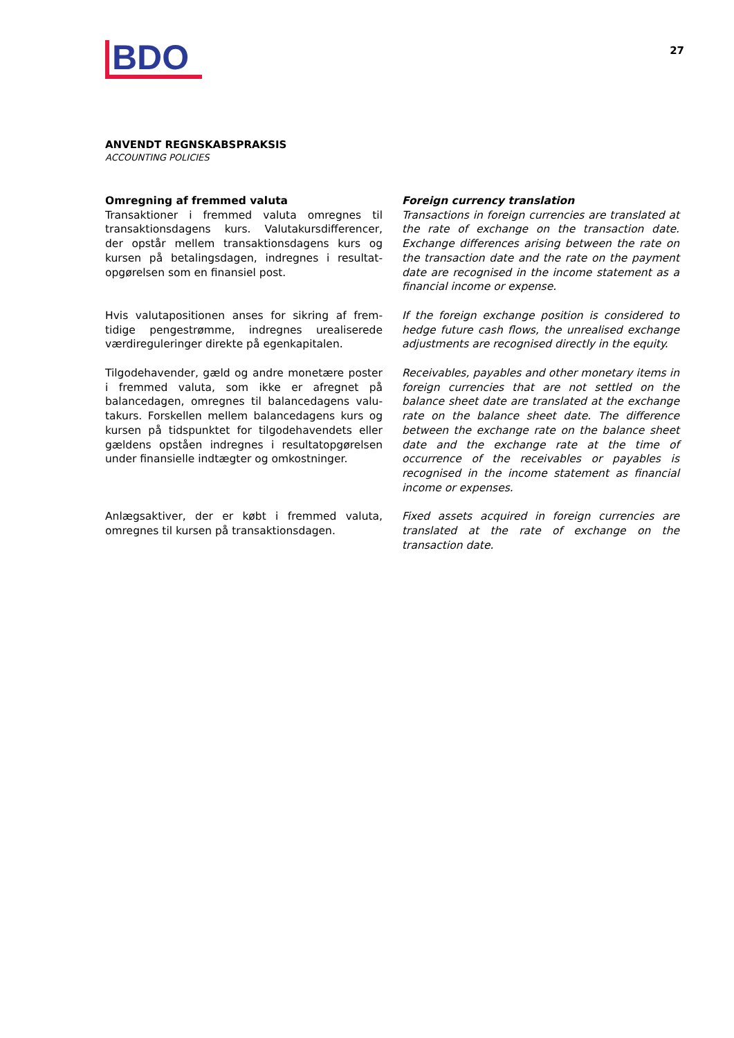BDO
27
ANVENDT REGNSKABSPRAKSIS
ACCOUNTING POLICIES
Omregning af fremmed valuta
Transaktioner i fremmed valuta omregnes til transaktionsdagens kurs. Valutakursdifferencer, der opstår mellem transaktionsdagens kurs og kursen på betalingsdagen, indregnes i resultat-opgørelsen som en finansiel post.
Foreign currency translation
Transactions in foreign currencies are translated at the rate of exchange on the transaction date. Exchange differences arising between the rate on the transaction date and the rate on the payment date are recognised in the income statement as a financial income or expense.
Hvis valutapositionen anses for sikring af frem-tidige pengestrømme, indregnes urealiserede værdireguleringer direkte på egenkapitalen.
If the foreign exchange position is considered to hedge future cash flows, the unrealised exchange adjustments are recognised directly in the equity.
Tilgodehavender, gæld og andre monetære poster i fremmed valuta, som ikke er afregnet på balancedagen, omregnes til balancedagens valu-takurs. Forskellen mellem balancedagens kurs og kursen på tidspunktet for tilgodehavendets eller gældens opståen indregnes i resultatopgørelsen under finansielle indtægter og omkostninger.
Receivables, payables and other monetary items in foreign currencies that are not settled on the balance sheet date are translated at the exchange rate on the balance sheet date. The difference between the exchange rate on the balance sheet date and the exchange rate at the time of occurrence of the receivables or payables is recognised in the income statement as financial income or expenses.
Anlægsaktiver, der er købt i fremmed valuta, omregnes til kursen på transaktionsdagen.
Fixed assets acquired in foreign currencies are translated at the rate of exchange on the transaction date.